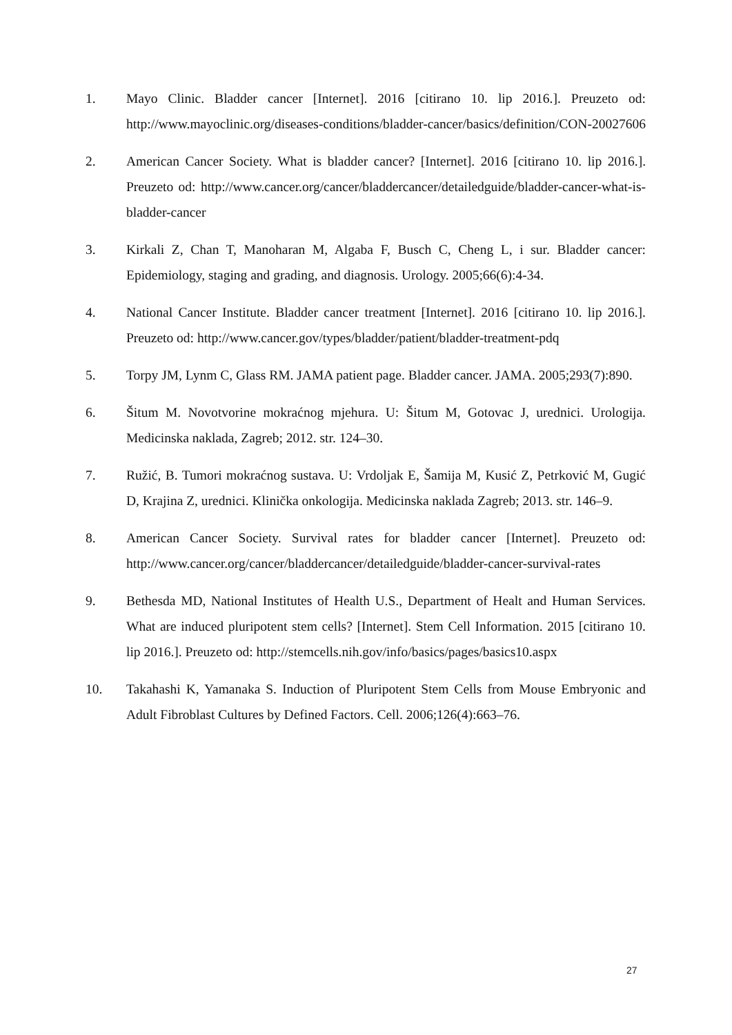1. Mayo Clinic. Bladder cancer [Internet]. 2016 [citirano 10. lip 2016.]. Preuzeto od: http://www.mayoclinic.org/diseases-conditions/bladder-cancer/basics/definition/CON-20027606
2. American Cancer Society. What is bladder cancer? [Internet]. 2016 [citirano 10. lip 2016.]. Preuzeto od: http://www.cancer.org/cancer/bladdercancer/detailedguide/bladder-cancer-what-is-bladder-cancer
3. Kirkali Z, Chan T, Manoharan M, Algaba F, Busch C, Cheng L, i sur. Bladder cancer: Epidemiology, staging and grading, and diagnosis. Urology. 2005;66(6):4-34.
4. National Cancer Institute. Bladder cancer treatment [Internet]. 2016 [citirano 10. lip 2016.]. Preuzeto od: http://www.cancer.gov/types/bladder/patient/bladder-treatment-pdq
5. Torpy JM, Lynm C, Glass RM. JAMA patient page. Bladder cancer. JAMA. 2005;293(7):890.
6. Šitum M. Novotvorine mokraćnog mjehura. U: Šitum M, Gotovac J, urednici. Urologija. Medicinska naklada, Zagreb; 2012. str. 124–30.
7. Ružić, B. Tumori mokraćnog sustava. U: Vrdoljak E, Šamija M, Kusić Z, Petrković M, Gugić D, Krajina Z, urednici. Klinička onkologija. Medicinska naklada Zagreb; 2013. str. 146–9.
8. American Cancer Society. Survival rates for bladder cancer [Internet]. Preuzeto od: http://www.cancer.org/cancer/bladdercancer/detailedguide/bladder-cancer-survival-rates
9. Bethesda MD, National Institutes of Health U.S., Department of Healt and Human Services. What are induced pluripotent stem cells? [Internet]. Stem Cell Information. 2015 [citirano 10. lip 2016.]. Preuzeto od: http://stemcells.nih.gov/info/basics/pages/basics10.aspx
10. Takahashi K, Yamanaka S. Induction of Pluripotent Stem Cells from Mouse Embryonic and Adult Fibroblast Cultures by Defined Factors. Cell. 2006;126(4):663–76.
27